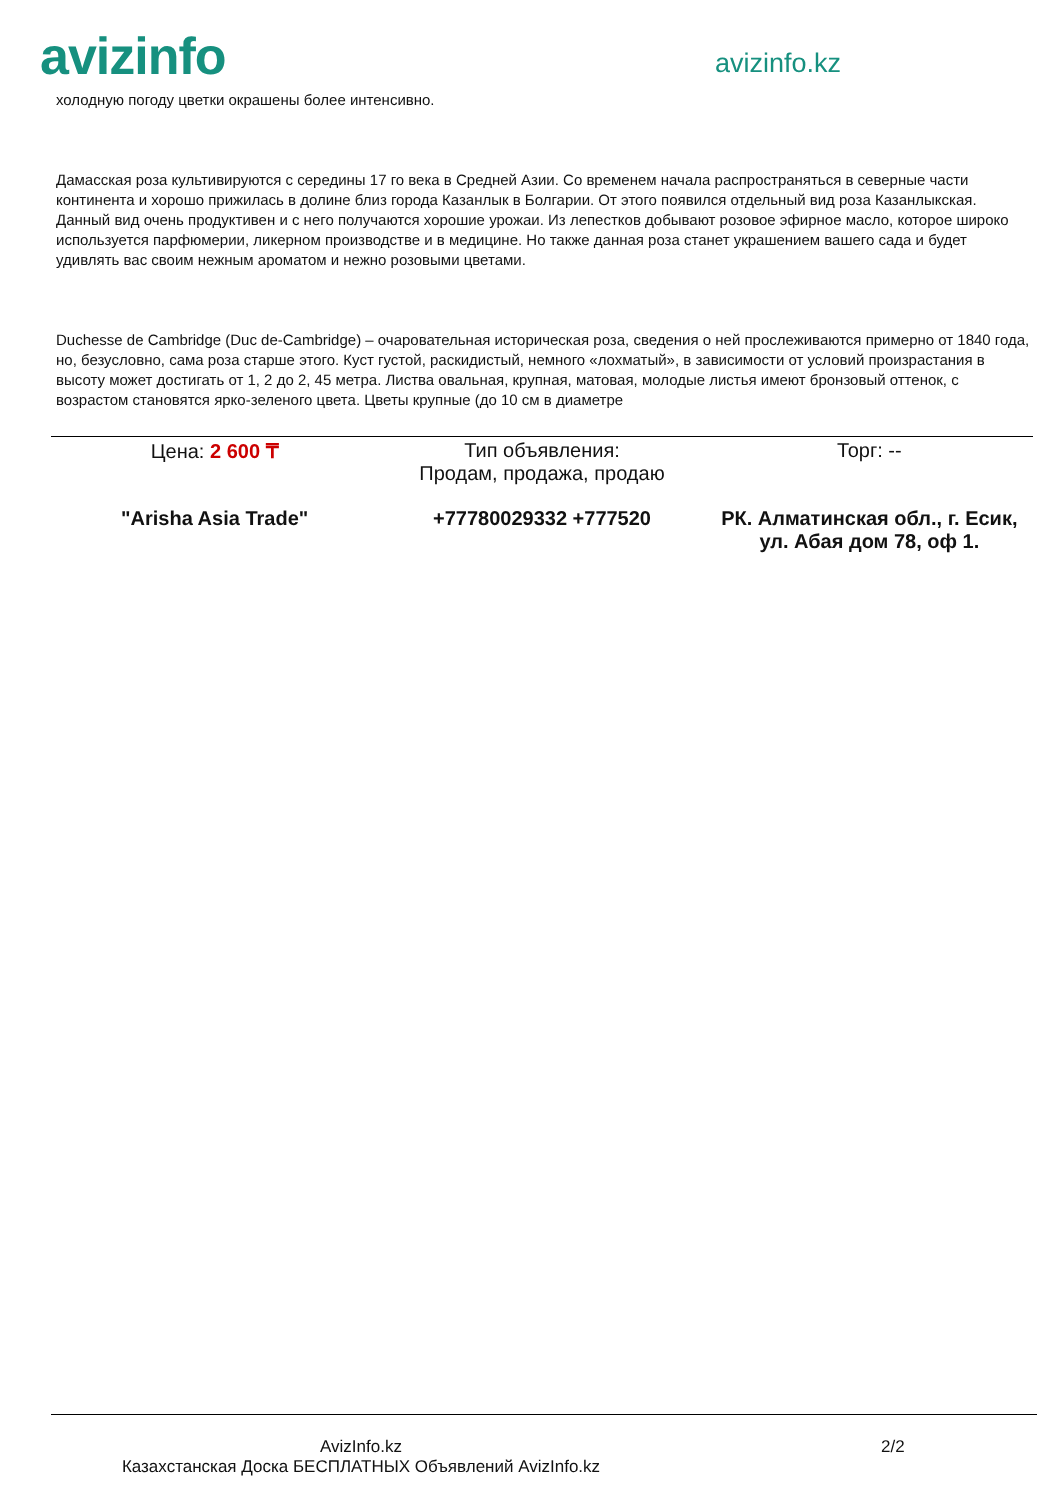avizinfo
avizinfo.kz
холодную погоду цветки окрашены более интенсивно.
Дамасская роза культивируются с середины 17 го века в Средней Азии. Со временем начала распространяться в северные части континента и хорошо прижилась в долине близ города Казанлык в Болгарии. От этого появился отдельный вид роза Казанлыкская. Данный вид очень продуктивен и с него получаются хорошие урожаи. Из лепестков добывают розовое эфирное масло, которое широко используется парфюмерии, ликерном производстве и в медицине. Но также данная роза станет украшением вашего сада и будет удивлять вас своим нежным ароматом и нежно розовыми цветами.
Duchesse de Cambridge (Duc de-Cambridge) – очаровательная историческая роза, сведения о ней прослеживаются примерно от 1840 года, но, безусловно, сама роза старше этого. Куст густой, раскидистый, немного «лохматый», в зависимости от условий произрастания в высоту может достигать от 1, 2 до 2, 45 метра. Листва овальная, крупная, матовая, молодые листья имеют бронзовый оттенок, с возрастом становятся ярко-зеленого цвета. Цветы крупные (до 10 см в диаметре
| Цена: 2 600 ₸ | Тип объявления: Продам, продажа, продаю | Торг: -- |
| "Arisha Asia Trade" | +77780029332 +777520 | РК. Алматинская обл., г. Есик, ул. Абая дом 78, оф 1. |
AvizInfo.kz
Казахстанская Доска БЕСПЛАТНЫХ Объявлений AvizInfo.kz
2/2